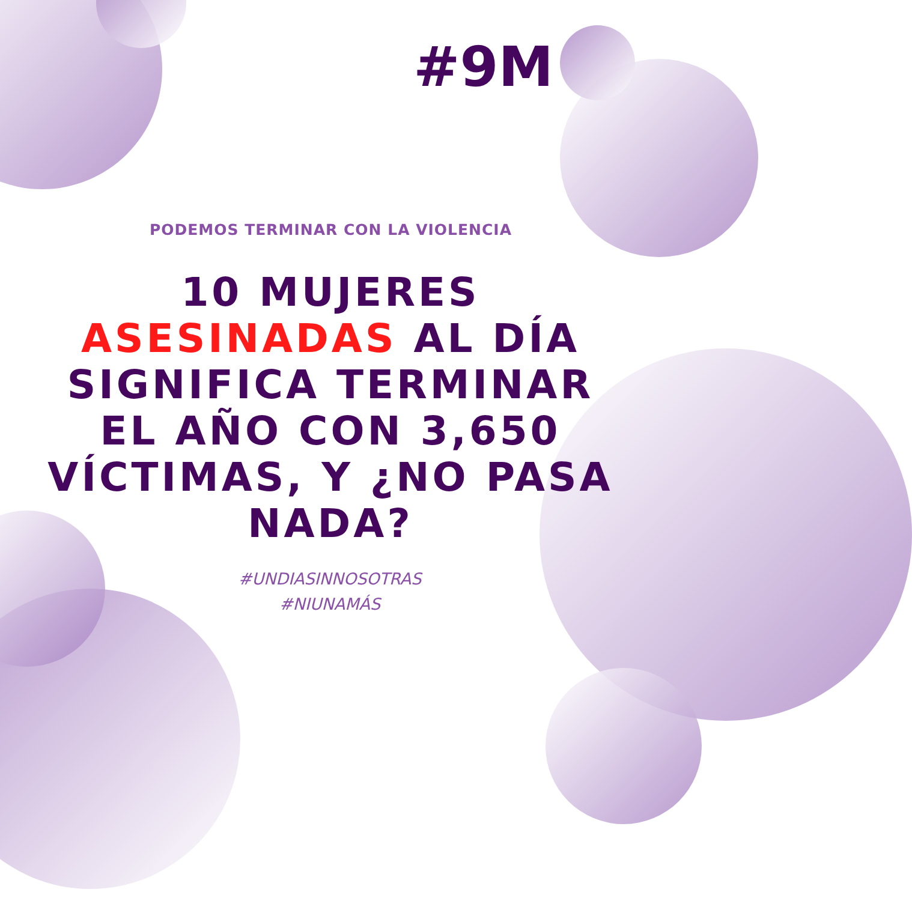#9M
PODEMOS TERMINAR CON LA VIOLENCIA
10 MUJERES
ASESINADAS AL DÍA
SIGNIFICA TERMINAR
EL AÑO CON 3,650
VÍCTIMAS, Y ¿NO PASA
NADA?
#UNDIASINNOSOTRAS
#NIUNAMÁS